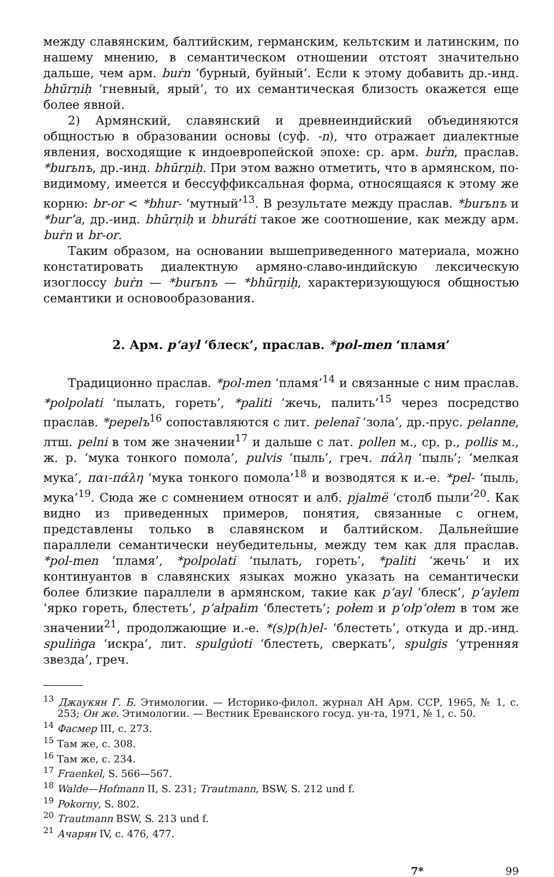между славянским, балтийским, германским, кельтским и латинским, по нашему мнению, в семантическом отношении отстоят значительно дальше, чем арм. buṙn ‘бурный, буйный’. Если к этому добавить др.-инд. bhūrṇiḥ ‘гневный, ярый’, то их семантическая близость окажется еще более явной.
2) Армянский, славянский и древнеиндийский объединяются общностью в образовании основы (суф. -n), что отражает диалектные явления, восходящие к индоевропейской эпохе: ср. арм. buṙn, праслав. *burьnъ, др.-инд. bhūrṇiḥ. При этом важно отметить, что в армянском, по-видимому, имеется и бессуффиксальная форма, относящаяся к этому же корню: br-or < *bhur- ‘мутный’<sup>13</sup>. В результате между праслав. *burьnъ и *bur’a, др.-инд. bhūrṇiḥ и bhuráti такое же соотношение, как между арм. buṙn и br-or.
Таким образом, на основании вышеприведенного материала, можно констатировать диалектную армяно-славо-индийскую лексическую изоглоссу buṙn — *burьnъ — *bhūrṇiḥ, характеризующуюся общностью семантики и основообразования.
2. Арм. p‘ayl ‘блеск’, праслав. *pol-men ‘пламя’
Традиционно праслав. *pol-men ‘пламя’<sup>14</sup> и связанные с ним праслав. *polpolati ‘пылать, гореть’, *paliti ‘жечь, палить’<sup>15</sup> через посредство праслав. *pepelъ<sup>16</sup> сопоставляются с лит. pelenaĩ ‘зола’, др.-прус. pelanne, лтш. pelni в том же значении<sup>17</sup> и дальше с лат. pollen м., ср. р., pollis м., ж. р. ‘мука тонкого помола’, pulvis ‘пыль’, греч. πάλη ‘пыль’; ‘мелкая мука’, παι-πάλη ‘мука тонкого помола’<sup>18</sup> и возводятся к и.-е. *pel- ‘пыль, мука’<sup>19</sup>. Сюда же с сомнением относят и алб. pjalmë ‘столб пыли’<sup>20</sup>. Как видно из приведенных примеров, понятия, связанные с огнем, представлены только в славянском и балтийском. Дальнейшие параллели семантически неубедительны, между тем как для праслав. *pol-men ‘пламя’, *polpolati ‘пылать, гореть’, *paliti ‘жечь’ и их континуантов в славянских языках можно указать на семантически более близкие параллели в армянском, такие как p‘ayl ‘блеск’, p‘aylem ‘ярко гореть, блестеть’, p‘ałpałim ‘блестеть’; połem и p‘ołp‘ołem в том же значении<sup>21</sup>, продолжающие и.-е. *(s)p(h)el- ‘блестеть’, откуда и др.-инд. spuliṅga ‘искра’, лит. spulgúoti ‘блестеть, сверкать’, spulgis ‘утренняя звезда’, греч.
<sup>13</sup> Джаукян Г. Б. Этимологии. — Историко-филол. журнал АН Арм. ССР, 1965, № 1, с. 253; Он же. Этимологии. — Вестник Ереванского госуд. ун-та, 1971, № 1, с. 50.
<sup>14</sup> Фасмер III, с. 273.
<sup>15</sup> Там же, с. 308.
<sup>16</sup> Там же, с. 234.
<sup>17</sup> Fraenkel, S. 566—567.
<sup>18</sup> Walde—Hofmann II, S. 231; Trautmann, BSW, S. 212 und f.
<sup>19</sup> Pokorny, S. 802.
<sup>20</sup> Trautmann BSW, S. 213 und f.
<sup>21</sup> Ачарян IV, с. 476, 477.
7* 99